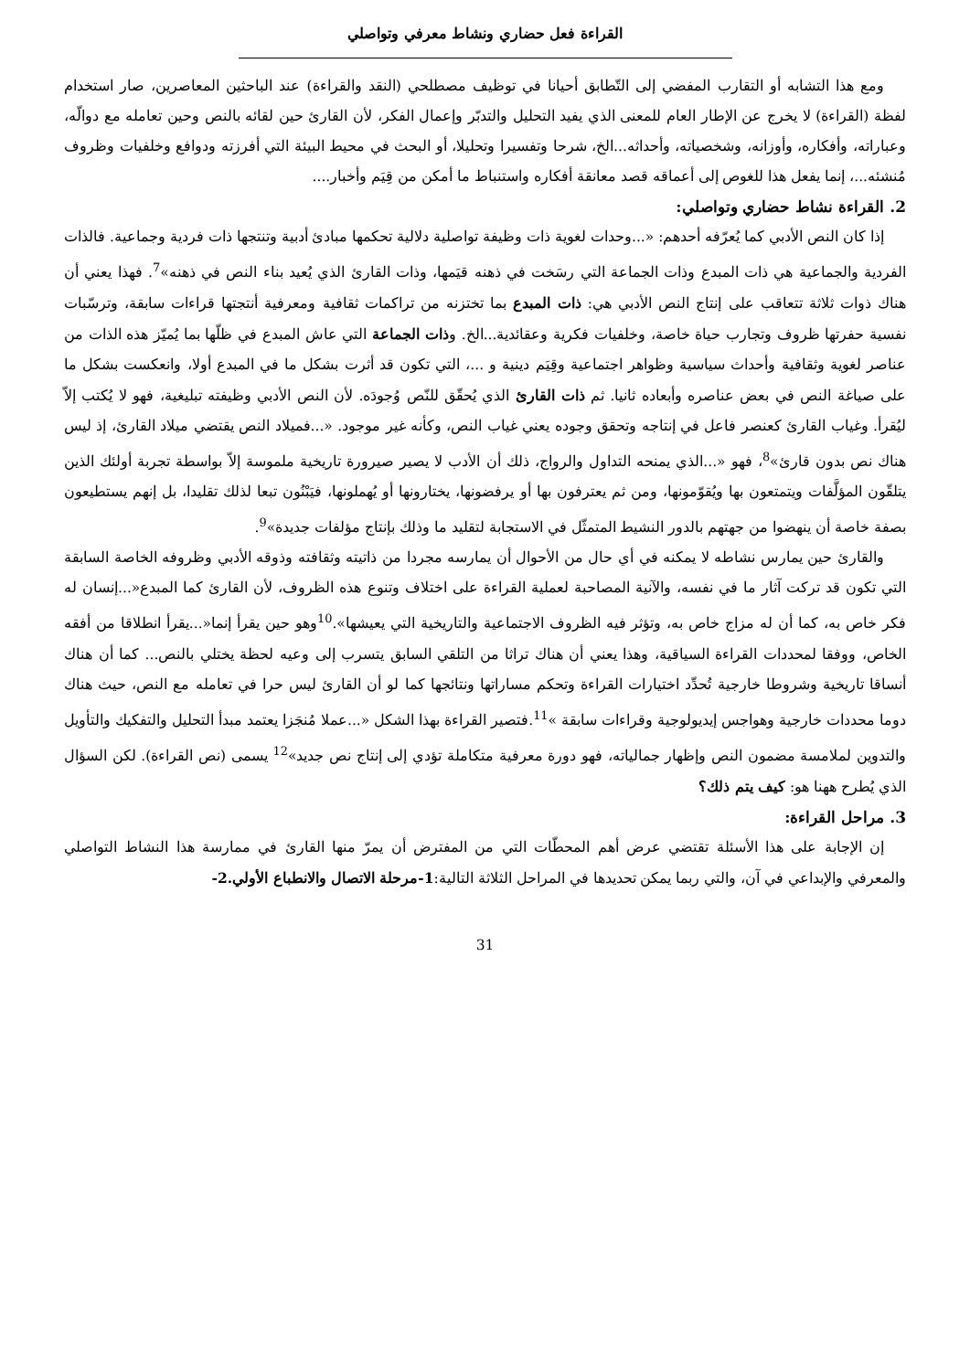القراءة فعل حضاري ونشاط معرفي وتواصلي
ومع هذا التشابه أو التقارب المفضي إلى التّطابق أحيانا في توظيف مصطلحي (النقد والقراءة) عند الباحثين المعاصرين، صار استخدام لفظة (القراءة) لا يخرج عن الإطار العام للمعنى الذي يفيد التحليل والتدبّر وإعمال الفكر، لأن القارئ حين لقائه بالنص وحين تعامله مع دوالّه، وعباراته، وأفكاره، وأوزانه، وشخصياته، وأحداثه...الخ، شرحا وتفسيرا وتحليلا، أو البحث في محيط البيئة التي أفرزته ودوافع وخلفيات وظروف مُنشئه...، إنما يفعل هذا للغوص إلى أعماقه قصد معانقة أفكاره واستنباط ما أمكن من قِيَم وأخبار....
2. القراءة نشاط حضاري وتواصلي:
إذا كان النص الأدبي كما يُعرّفه أحدهم: «...وحدات لغوية ذات وظيفة تواصلية دلالية تحكمها مبادئ أدبية وتنتجها ذات فردية وجماعية. فالذات الفردية والجماعية هي ذات المبدع وذات الجماعة التي رسَخت في ذهنه قيَمها، وذات القارئ الذي يُعيد بناء النص في ذهنه»<sup>7</sup>. فهذا يعني أن هناك ذوات ثلاثة تتعاقب على إنتاج النص الأدبي هي: ذات المبدع بما تختزنه من تراكمات ثقافية ومعرفية أنتجتها قراءات سابقة، وترسّبات نفسية حفرتها ظروف وتجارب حياة خاصة، وخلفيات فكرية وعقائدية...الخ. وذات الجماعة التي عاش المبدع في ظلّها بما يُميّز هذه الذات من عناصر لغوية وثقافية وأحداث سياسية وظواهر اجتماعية وقِيَم دينية و ...، التي تكون قد أثرت بشكل ما في المبدع أولا، وانعكست بشكل ما على صياغة النص في بعض عناصره وأبعاده ثانيا. ثم ذات القارئ الذي يُحقّق للنّص وُجودَه. لأن النص الأدبي وظيفته تبليغية، فهو لا يُكتب إلاّ ليُقرأ. وغياب القارئ كعنصر فاعل في إنتاجه وتحقق وجوده يعني غياب النص، وكأنه غير موجود. «...فميلاد النص يقتضي ميلاد القارئ، إذ ليس هناك نص بدون قارئ»<sup>8</sup>، فهو «...الذي يمنحه التداول والرواج، ذلك أن الأدب لا يصير صيرورة تاريخية ملموسة إلاّ بواسطة تجربة أولئك الذين يتلقّون المؤلَّفات ويتمتعون بها ويُقوّمونها، ومن ثم يعترفون بها أو يرفضونها، يختارونها أو يُهملونها، فيَبْنُون تبعا لذلك تقليدا، بل إنهم يستطيعون بصفة خاصة أن ينهضوا من جهتهم بالدور النشيط المتمثّل في الاستجابة لتقليد ما وذلك بإنتاج مؤلفات جديدة»<sup>9</sup>.
والقارئ حين يمارس نشاطه لا يمكنه في أي حال من الأحوال أن يمارسه مجردا من ذاتيته وثقافته وذوقه الأدبي وظروفه الخاصة السابقة التي تكون قد تركت آثار ما في نفسه، والآنية المصاحبة لعملية القراءة على اختلاف وتنوع هذه الظروف، لأن القارئ كما المبدع«...إنسان له فكر خاص به، كما أن له مزاج خاص به، وتؤثر فيه الظروف الاجتماعية والتاريخية التي يعيشها».<sup>10</sup>وهو حين يقرأ إنما«...يقرأ انطلاقا من أفقه الخاص، ووفقا لمحددات القراءة السياقية، وهذا يعني أن هناك تراثا من التلقي السابق يتسرب إلى وعيه لحظة يختلي بالنص... كما أن هناك أنساقا تاريخية وشروطا خارجية تُحدِّد اختيارات القراءة وتحكم مساراتها ونتائجها كما لو أن القارئ ليس حرا في تعامله مع النص، حيث هناك دوما محددات خارجية وهواجس إيديولوجية وقراءات سابقة »<sup>11</sup>.فتصير القراءة بهذا الشكل «...عملا مُنجَزا يعتمد مبدأ التحليل والتفكيك والتأويل والتدوين لملامسة مضمون النص وإظهار جمالياته، فهو دورة معرفية متكاملة تؤدي إلى إنتاج نص جديد»<sup>12</sup> يسمى (نص القراءة). لكن السؤال الذي يُطرح ههنا هو: كيف يتم ذلك؟
3. مراحل القراءة:
إن الإجابة على هذا الأسئلة تقتضي عرض أهم المحطّات التي من المفترض أن يمرّ منها القارئ في ممارسة هذا النشاط التواصلي والمعرفي والإبداعي في آن، والتي ربما يمكن تحديدها في المراحل الثلاثة التالية:1-مرحلة الاتصال والانطباع الأولي.2-
31